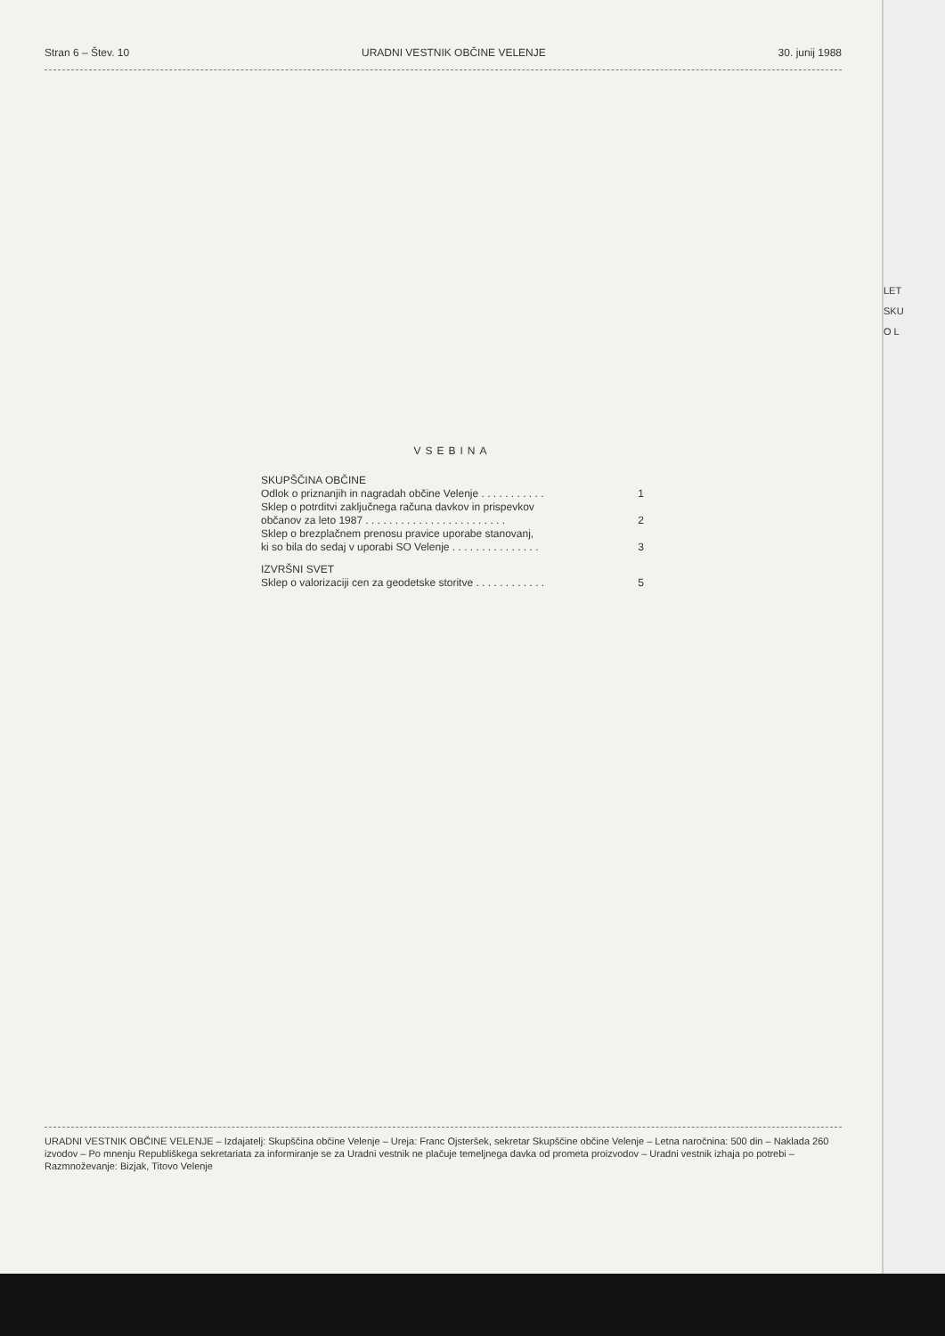Stran 6 – Štev. 10 URADNI VESTNIK OBČINE VELENJE 30. junij 1988
VSEBINA
SKUPŠČINA OBČINE
Odlok o priznanjih in nagradah občine Velenje . . . . . . . . . . . 1
Sklep o potrditvi zaključnega računa davkov in prispevkov
občanov za leto 1987 . . . . . . . . . . . . . . . . . . . . . . . . 2
Sklep o brezplačnem prenosu pravice uporabe stanovanj,
ki so bila do sedaj v uporabi SO Velenje . . . . . . . . . . . . . . . 3
IZVRŠNI SVET
Sklep o valorizaciji cen za geodetske storitve . . . . . . . . . . . . 5
URADNI VESTNIK OBČINE VELENJE – Izdajatelj: Skupščina občine Velenje – Ureja: Franc Ojsteršek, sekretar Skupščine občine Velenje – Letna naročnina: 500 din – Naklada 260 izvodov – Po mnenju Republiškega sekretariata za informiranje se za Uradni vestnik ne plačuje temeljnega davka od prometa proizvodov – Uradni vestnik izhaja po potrebi – Razmnoževanje: Bizjak, Titovo Velenje
LET
SKU
O L